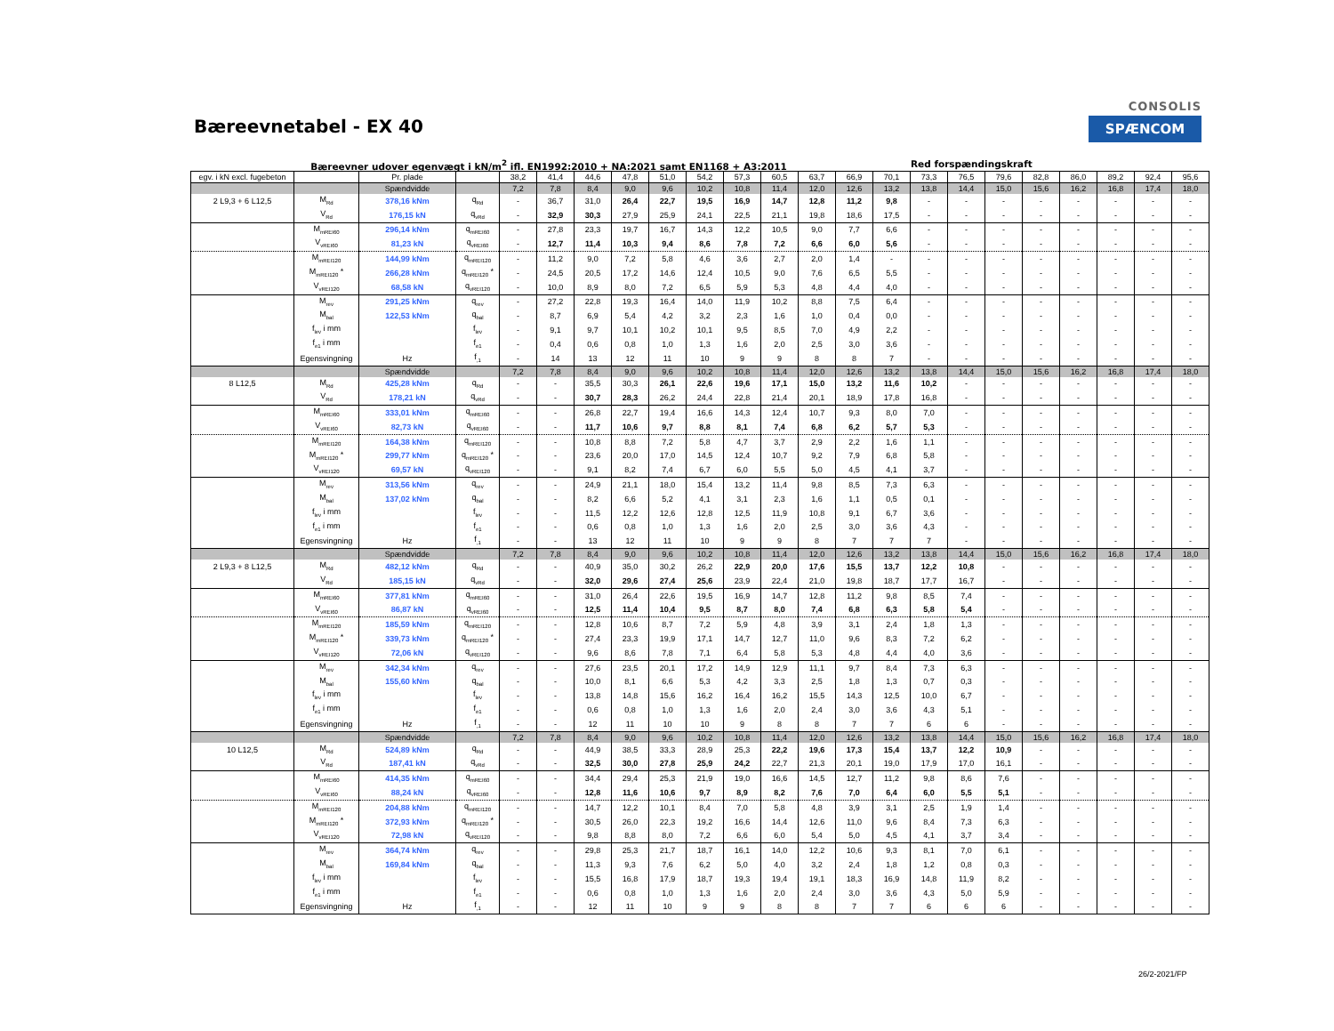Bæreevnetabel - EX 40
CONSOLIS
SPÆNCOM
Bæreevner udover egenvægt i kN/m<sup>2</sup> ifl. EN1992:2010 + NA:2021 samt EN1168 + A3:2011 Red forspændingskraft
| egv. i kN excl. fugebeton | | Pr. plade | | 38,2 | 41,4 | 44,6 | 47,8 | 51,0 | 54,2 | 57,3 | 60,5 | 63,7 | 66,9 | 70,1 | 73,3 | 76,5 | 79,6 | 82,8 | 86,0 | 89,2 | 92,4 | 95,6 |
| | | Spændvidde | | 7,2 | 7,8 | 8,4 | 9,0 | 9,6 | 10,2 | 10,8 | 11,4 | 12,0 | 12,6 | 13,2 | 13,8 | 14,4 | 15,0 | 15,6 | 16,2 | 16,8 | 17,4 | 18,0 |
| 2 L9,3 + 6 L12,5 | M<sub>Rd</sub> | 378,16 kNm | q<sub>Rd</sub> | - | 36,7 | 31,0 | 26,4 | 22,7 | 19,5 | 16,9 | 14,7 | 12,8 | 11,2 | 9,8 | - | - | - | - | - | - | - | - |
| | V<sub>Rd</sub> | 176,15 kN | q<sub>vRd</sub> | - | 32,9 | 30,3 | 27,9 | 25,9 | 24,1 | 22,5 | 21,1 | 19,8 | 18,6 | 17,5 | - | - | - | - | - | - | - | - |
| | M<sub>mREI60</sub> | 296,14 kNm | q<sub>mREI60</sub> | - | 27,8 | 23,3 | 19,7 | 16,7 | 14,3 | 12,2 | 10,5 | 9,0 | 7,7 | 6,6 | - | - | - | - | - | - | - | - |
| | V<sub>vREI60</sub> | 81,23 kN | q<sub>vREI60</sub> | - | 12,7 | 11,4 | 10,3 | 9,4 | 8,6 | 7,8 | 7,2 | 6,6 | 6,0 | 5,6 | - | - | - | - | - | - | - | - |
| | M<sub>mREI120</sub> | 144,99 kNm | q<sub>mREI120</sub> | - | 11,2 | 9,0 | 7,2 | 5,8 | 4,6 | 3,6 | 2,7 | 2,0 | 1,4 | - | - | - | - | - | - | - | - | - |
| | M<sub>mREI120</sub> * | 266,28 kNm | q<sub>mREI120</sub> * | - | 24,5 | 20,5 | 17,2 | 14,6 | 12,4 | 10,5 | 9,0 | 7,6 | 6,5 | 5,5 | - | - | - | - | - | - | - | - |
| | V<sub>vREI120</sub> | 68,58 kN | q<sub>vREI120</sub> | - | 10,0 | 8,9 | 8,0 | 7,2 | 6,5 | 5,9 | 5,3 | 4,8 | 4,4 | 4,0 | - | - | - | - | - | - | - | - |
| | M<sub>rev</sub> | 291,25 kNm | q<sub>rev</sub> | - | 27,2 | 22,8 | 19,3 | 16,4 | 14,0 | 11,9 | 10,2 | 8,8 | 7,5 | 6,4 | - | - | - | - | - | - | - | - |
| | M<sub>bal</sub> | 122,53 kNm | q<sub>bal</sub> | - | 8,7 | 6,9 | 5,4 | 4,2 | 3,2 | 2,3 | 1,6 | 1,0 | 0,4 | 0,0 | - | - | - | - | - | - | - | - |
| | f<sub>lev</sub> i mm | | f<sub>lev</sub> | - | 9,1 | 9,7 | 10,1 | 10,2 | 10,1 | 9,5 | 8,5 | 7,0 | 4,9 | 2,2 | - | - | - | - | - | - | - | - |
| | f<sub>e1</sub> i mm | | f<sub>e1</sub> | - | 0,4 | 0,6 | 0,8 | 1,0 | 1,3 | 1,6 | 2,0 | 2,5 | 3,0 | 3,6 | - | - | - | - | - | - | - | - |
| | Egensvingning | Hz | f<sub>,1</sub> | - | 14 | 13 | 12 | 11 | 10 | 9 | 9 | 8 | 8 | 7 | - | - | - | - | - | - | - | - |
| | | Spændvidde | | 7,2 | 7,8 | 8,4 | 9,0 | 9,6 | 10,2 | 10,8 | 11,4 | 12,0 | 12,6 | 13,2 | 13,8 | 14,4 | 15,0 | 15,6 | 16,2 | 16,8 | 17,4 | 18,0 |
| 8 L12,5 | M<sub>Rd</sub> | 425,28 kNm | q<sub>Rd</sub> | - | - | 35,5 | 30,3 | 26,1 | 22,6 | 19,6 | 17,1 | 15,0 | 13,2 | 11,6 | 10,2 | - | - | - | - | - | - | - |
| | V<sub>Rd</sub> | 178,21 kN | q<sub>vRd</sub> | - | - | 30,7 | 28,3 | 26,2 | 24,4 | 22,8 | 21,4 | 20,1 | 18,9 | 17,8 | 16,8 | - | - | - | - | - | - | - |
| | M<sub>mREI60</sub> | 333,01 kNm | q<sub>mREI60</sub> | - | - | 26,8 | 22,7 | 19,4 | 16,6 | 14,3 | 12,4 | 10,7 | 9,3 | 8,0 | 7,0 | - | - | - | - | - | - | - |
| | V<sub>vREI60</sub> | 82,73 kN | q<sub>vREI60</sub> | - | - | 11,7 | 10,6 | 9,7 | 8,8 | 8,1 | 7,4 | 6,8 | 6,2 | 5,7 | 5,3 | - | - | - | - | - | - | - |
| | M<sub>mREI120</sub> | 164,38 kNm | q<sub>mREI120</sub> | - | - | 10,8 | 8,8 | 7,2 | 5,8 | 4,7 | 3,7 | 2,9 | 2,2 | 1,6 | 1,1 | - | - | - | - | - | - | - |
| | M<sub>mREI120</sub> * | 299,77 kNm | q<sub>mREI120</sub> * | - | - | 23,6 | 20,0 | 17,0 | 14,5 | 12,4 | 10,7 | 9,2 | 7,9 | 6,8 | 5,8 | - | - | - | - | - | - | - |
| | V<sub>vREI120</sub> | 69,57 kN | q<sub>vREI120</sub> | - | - | 9,1 | 8,2 | 7,4 | 6,7 | 6,0 | 5,5 | 5,0 | 4,5 | 4,1 | 3,7 | - | - | - | - | - | - | - |
| | M<sub>rev</sub> | 313,56 kNm | q<sub>rev</sub> | - | - | 24,9 | 21,1 | 18,0 | 15,4 | 13,2 | 11,4 | 9,8 | 8,5 | 7,3 | 6,3 | - | - | - | - | - | - | - |
| | M<sub>bal</sub> | 137,02 kNm | q<sub>bal</sub> | - | - | 8,2 | 6,6 | 5,2 | 4,1 | 3,1 | 2,3 | 1,6 | 1,1 | 0,5 | 0,1 | - | - | - | - | - | - | - |
| | f<sub>lev</sub> i mm | | f<sub>lev</sub> | - | - | 11,5 | 12,2 | 12,6 | 12,8 | 12,5 | 11,9 | 10,8 | 9,1 | 6,7 | 3,6 | - | - | - | - | - | - | - |
| | f<sub>e1</sub> i mm | | f<sub>e1</sub> | - | - | 0,6 | 0,8 | 1,0 | 1,3 | 1,6 | 2,0 | 2,5 | 3,0 | 3,6 | 4,3 | - | - | - | - | - | - | - |
| | Egensvingning | Hz | f<sub>,1</sub> | - | - | 13 | 12 | 11 | 10 | 9 | 9 | 8 | 7 | 7 | 7 | - | - | - | - | - | - | - |
| | | Spændvidde | | 7,2 | 7,8 | 8,4 | 9,0 | 9,6 | 10,2 | 10,8 | 11,4 | 12,0 | 12,6 | 13,2 | 13,8 | 14,4 | 15,0 | 15,6 | 16,2 | 16,8 | 17,4 | 18,0 |
| 2 L9,3 + 8 L12,5 | M<sub>Rd</sub> | 482,12 kNm | q<sub>Rd</sub> | - | - | 40,9 | 35,0 | 30,2 | 26,2 | 22,9 | 20,0 | 17,6 | 15,5 | 13,7 | 12,2 | 10,8 | - | - | - | - | - | - |
| | V<sub>Rd</sub> | 185,15 kN | q<sub>vRd</sub> | - | - | 32,0 | 29,6 | 27,4 | 25,6 | 23,9 | 22,4 | 21,0 | 19,8 | 18,7 | 17,7 | 16,7 | - | - | - | - | - | - |
| | M<sub>mREI60</sub> | 377,81 kNm | q<sub>mREI60</sub> | - | - | 31,0 | 26,4 | 22,6 | 19,5 | 16,9 | 14,7 | 12,8 | 11,2 | 9,8 | 8,5 | 7,4 | - | - | - | - | - | - |
| | V<sub>vREI60</sub> | 86,87 kN | q<sub>vREI60</sub> | - | - | 12,5 | 11,4 | 10,4 | 9,5 | 8,7 | 8,0 | 7,4 | 6,8 | 6,3 | 5,8 | 5,4 | - | - | - | - | - | - |
| | M<sub>mREI120</sub> | 185,59 kNm | q<sub>mREI120</sub> | - | - | 12,8 | 10,6 | 8,7 | 7,2 | 5,9 | 4,8 | 3,9 | 3,1 | 2,4 | 1,8 | 1,3 | - | - | - | - | - | - |
| | M<sub>mREI120</sub> * | 339,73 kNm | q<sub>mREI120</sub> * | - | - | 27,4 | 23,3 | 19,9 | 17,1 | 14,7 | 12,7 | 11,0 | 9,6 | 8,3 | 7,2 | 6,2 | - | - | - | - | - | - |
| | V<sub>vREI120</sub> | 72,06 kN | q<sub>vREI120</sub> | - | - | 9,6 | 8,6 | 7,8 | 7,1 | 6,4 | 5,8 | 5,3 | 4,8 | 4,4 | 4,0 | 3,6 | - | - | - | - | - | - |
| | M<sub>rev</sub> | 342,34 kNm | q<sub>rev</sub> | - | - | 27,6 | 23,5 | 20,1 | 17,2 | 14,9 | 12,9 | 11,1 | 9,7 | 8,4 | 7,3 | 6,3 | - | - | - | - | - | - |
| | M<sub>bal</sub> | 155,60 kNm | q<sub>bal</sub> | - | - | 10,0 | 8,1 | 6,6 | 5,3 | 4,2 | 3,3 | 2,5 | 1,8 | 1,3 | 0,7 | 0,3 | - | - | - | - | - | - |
| | f<sub>lev</sub> i mm | | f<sub>lev</sub> | - | - | 13,8 | 14,8 | 15,6 | 16,2 | 16,4 | 16,2 | 15,5 | 14,3 | 12,5 | 10,0 | 6,7 | - | - | - | - | - | - |
| | f<sub>e1</sub> i mm | | f<sub>e1</sub> | - | - | 0,6 | 0,8 | 1,0 | 1,3 | 1,6 | 2,0 | 2,4 | 3,0 | 3,6 | 4,3 | 5,1 | - | - | - | - | - | - |
| | Egensvingning | Hz | f<sub>,1</sub> | - | - | 12 | 11 | 10 | 10 | 9 | 8 | 8 | 7 | 7 | 6 | 6 | - | - | - | - | - | - |
| | | Spændvidde | | 7,2 | 7,8 | 8,4 | 9,0 | 9,6 | 10,2 | 10,8 | 11,4 | 12,0 | 12,6 | 13,2 | 13,8 | 14,4 | 15,0 | 15,6 | 16,2 | 16,8 | 17,4 | 18,0 |
| 10 L12,5 | M<sub>Rd</sub> | 524,89 kNm | q<sub>Rd</sub> | - | - | 44,9 | 38,5 | 33,3 | 28,9 | 25,3 | 22,2 | 19,6 | 17,3 | 15,4 | 13,7 | 12,2 | 10,9 | - | - | - | - | - |
| | V<sub>Rd</sub> | 187,41 kN | q<sub>vRd</sub> | - | - | 32,5 | 30,0 | 27,8 | 25,9 | 24,2 | 22,7 | 21,3 | 20,1 | 19,0 | 17,9 | 17,0 | 16,1 | - | - | - | - | - |
| | M<sub>mREI60</sub> | 414,35 kNm | q<sub>mREI60</sub> | - | - | 34,4 | 29,4 | 25,3 | 21,9 | 19,0 | 16,6 | 14,5 | 12,7 | 11,2 | 9,8 | 8,6 | 7,6 | - | - | - | - | - |
| | V<sub>vREI60</sub> | 88,24 kN | q<sub>vREI60</sub> | - | - | 12,8 | 11,6 | 10,6 | 9,7 | 8,9 | 8,2 | 7,6 | 7,0 | 6,4 | 6,0 | 5,5 | 5,1 | - | - | - | - | - |
| | M<sub>mREI120</sub> | 204,88 kNm | q<sub>mREI120</sub> | - | - | 14,7 | 12,2 | 10,1 | 8,4 | 7,0 | 5,8 | 4,8 | 3,9 | 3,1 | 2,5 | 1,9 | 1,4 | - | - | - | - | - |
| | M<sub>mREI120</sub> * | 372,93 kNm | q<sub>mREI120</sub> * | - | - | 30,5 | 26,0 | 22,3 | 19,2 | 16,6 | 14,4 | 12,6 | 11,0 | 9,6 | 8,4 | 7,3 | 6,3 | - | - | - | - | - |
| | V<sub>vREI120</sub> | 72,98 kN | q<sub>vREI120</sub> | - | - | 9,8 | 8,8 | 8,0 | 7,2 | 6,6 | 6,0 | 5,4 | 5,0 | 4,5 | 4,1 | 3,7 | 3,4 | - | - | - | - | - |
| | M<sub>rev</sub> | 364,74 kNm | q<sub>rev</sub> | - | - | 29,8 | 25,3 | 21,7 | 18,7 | 16,1 | 14,0 | 12,2 | 10,6 | 9,3 | 8,1 | 7,0 | 6,1 | - | - | - | - | - |
| | M<sub>bal</sub> | 169,84 kNm | q<sub>bal</sub> | - | - | 11,3 | 9,3 | 7,6 | 6,2 | 5,0 | 4,0 | 3,2 | 2,4 | 1,8 | 1,2 | 0,8 | 0,3 | - | - | - | - | - |
| | f<sub>lev</sub> i mm | | f<sub>lev</sub> | - | - | 15,5 | 16,8 | 17,9 | 18,7 | 19,3 | 19,4 | 19,1 | 18,3 | 16,9 | 14,8 | 11,9 | 8,2 | - | - | - | - | - |
| | f<sub>e1</sub> i mm | | f<sub>e1</sub> | - | - | 0,6 | 0,8 | 1,0 | 1,3 | 1,6 | 2,0 | 2,4 | 3,0 | 3,6 | 4,3 | 5,0 | 5,9 | - | - | - | - | - |
| | Egensvingning | Hz | f<sub>,1</sub> | - | - | 12 | 11 | 10 | 9 | 9 | 8 | 8 | 7 | 7 | 6 | 6 | 6 | - | - | - | - | - |
26/2-2021/FP